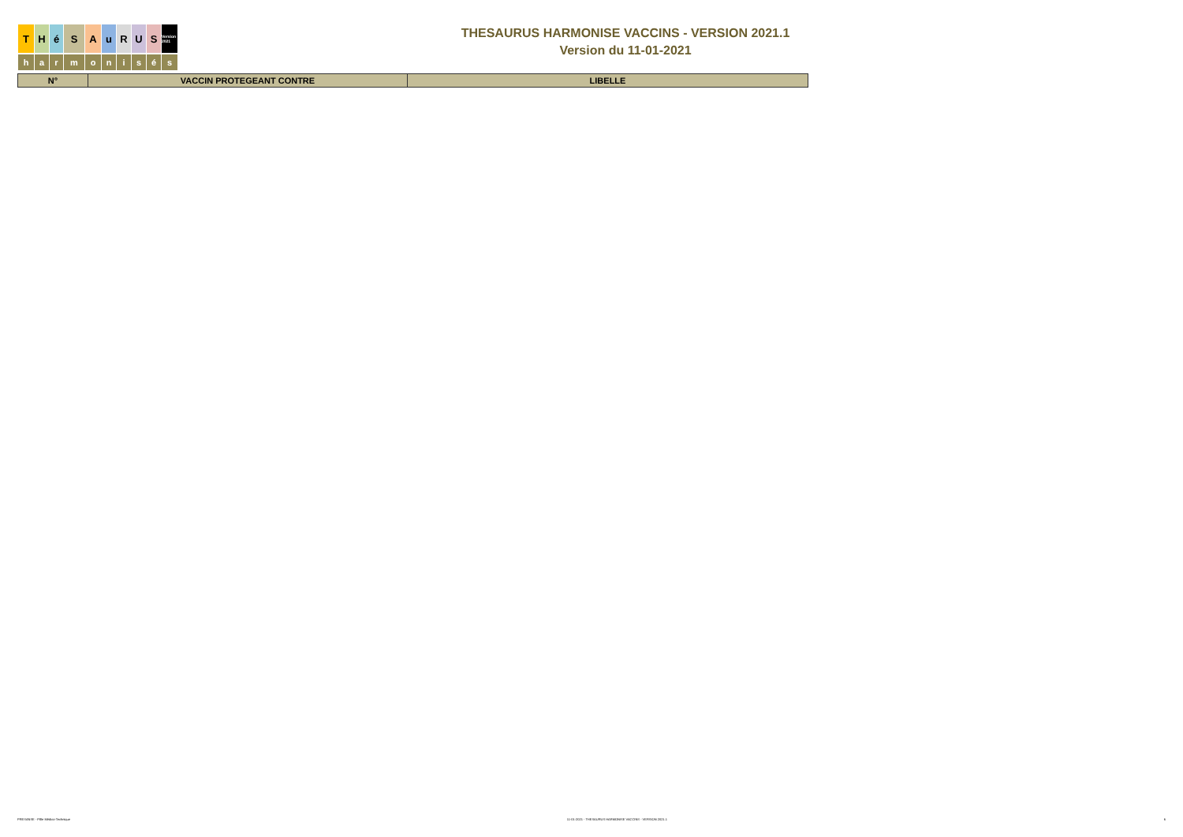T H é S A u R U S
Version 2021
h a r m o n i s é s
THESAURUS HARMONISE VACCINS - VERSION 2021.1
Version du 11-01-2021
| N° | VACCIN PROTEGEANT CONTRE | LIBELLE |
| --- | --- | --- |
PRESANSE - Pôle Médico-Technique 11-01-2021 - THESAURUS HARMONISE VACCINS - VERSION 2021.1 6